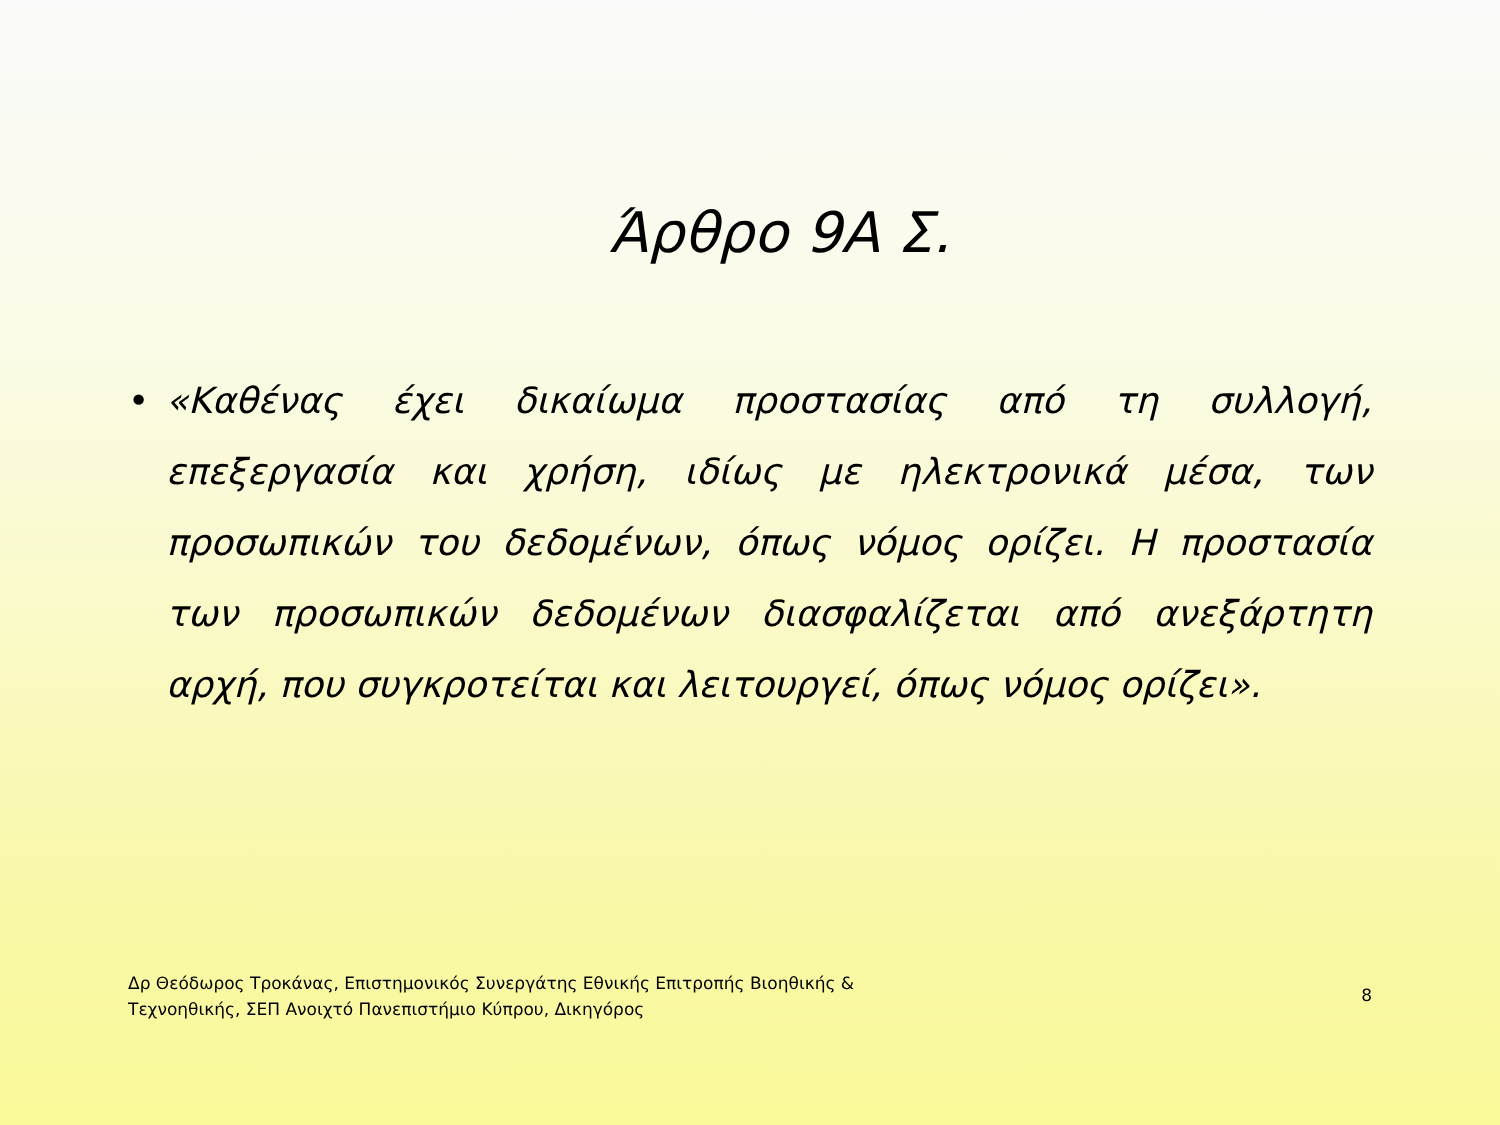Άρθρο 9Α Σ.
• «Καθένας έχει δικαίωμα προστασίας από τη συλλογή, επεξεργασία και χρήση, ιδίως με ηλεκτρονικά μέσα, των προσωπικών του δεδομένων, όπως νόμος ορίζει. Η προστασία των προσωπικών δεδομένων διασφαλίζεται από ανεξάρτητη αρχή, που συγκροτείται και λειτουργεί, όπως νόμος ορίζει».
Δρ Θεόδωρος Τροκάνας, Επιστημονικός Συνεργάτης Εθνικής Επιτροπής Βιοηθικής &
Τεχνοηθικής, ΣΕΠ Ανοιχτό Πανεπιστήμιο Κύπρου, Δικηγόρος
8